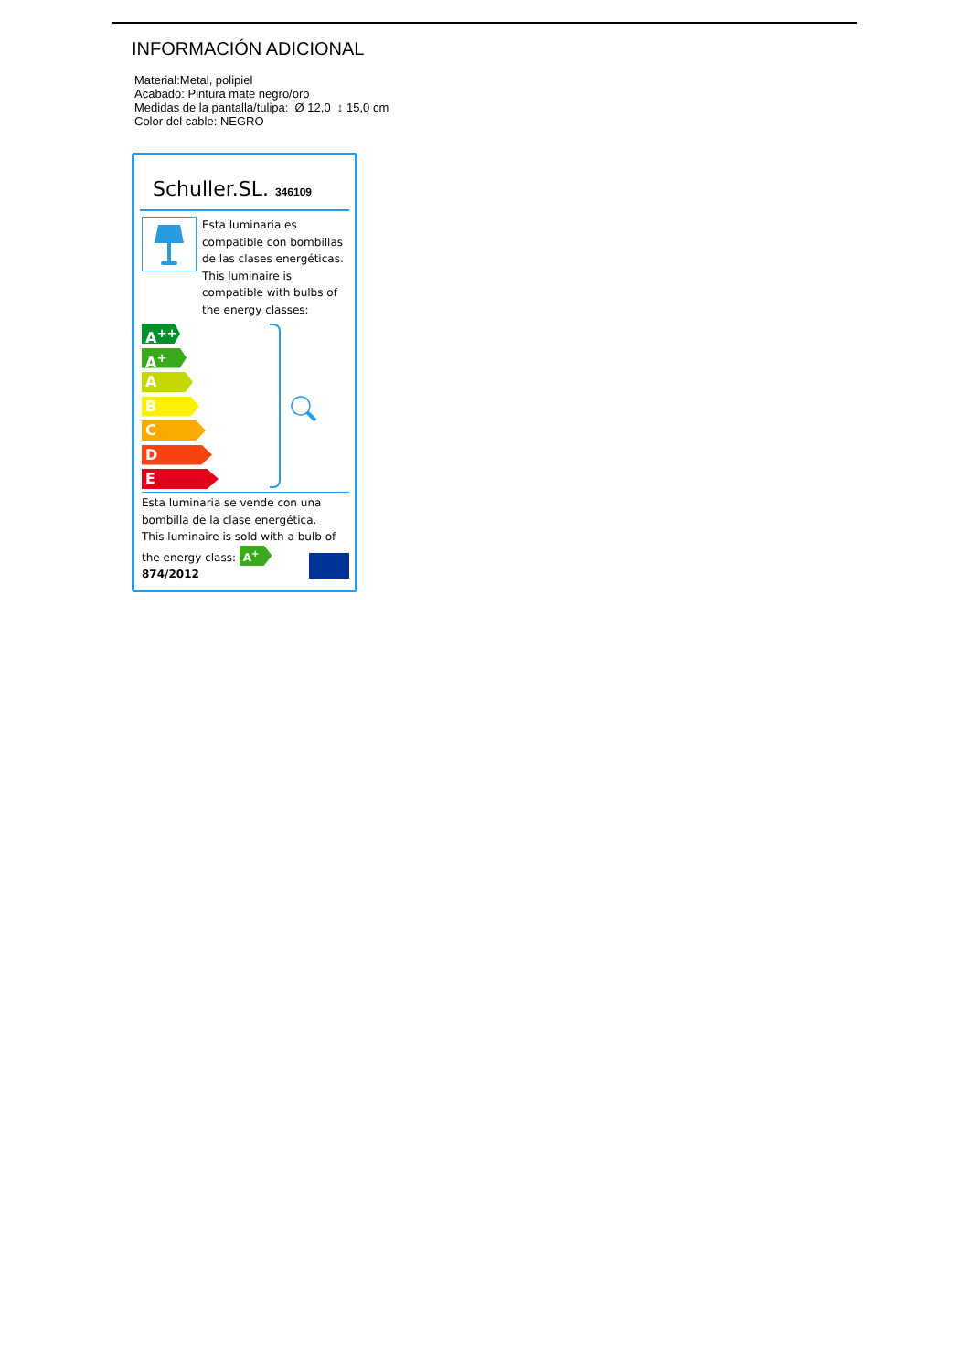INFORMACIÓN ADICIONAL
Material:Metal, polipiel
Acabado: Pintura mate negro/oro
Medidas de la pantalla/tulipa: Ø 12,0 ↕ 15,0 cm
Color del cable: NEGRO
Schuller.SL. 346109
Esta luminaria es compatible con bombillas de las clases energéticas.
This luminaire is compatible with bulbs of the energy classes:
A<sup>++</sup>
A<sup>+</sup>
A
B
C
D
E
Esta luminaria se vende con una bombilla de la clase energética.
This luminaire is sold with a bulb of the energy class: A<sup>+</sup>
874/2012